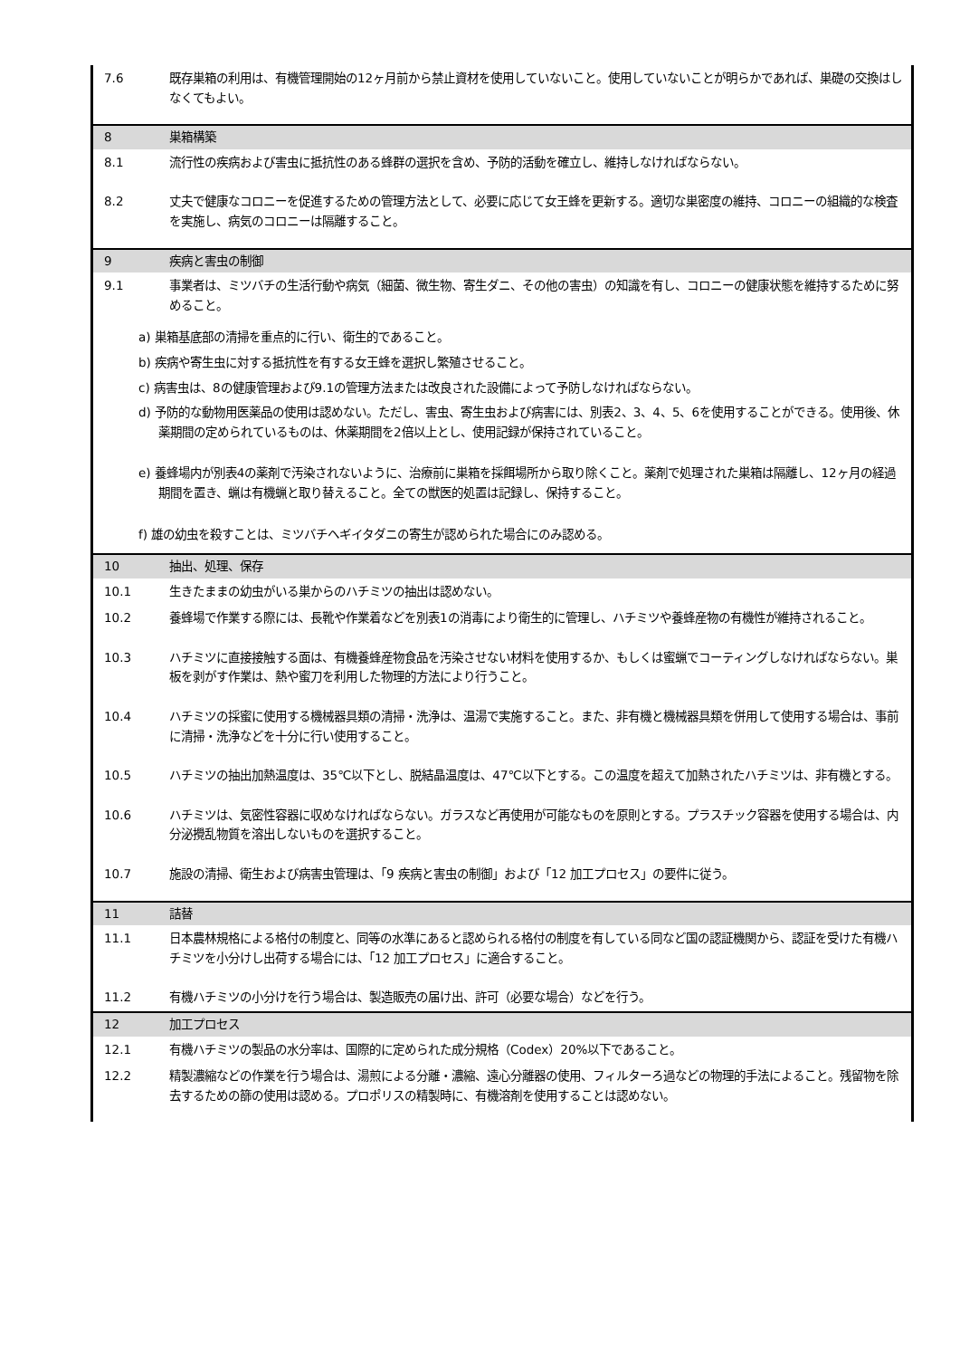| 7.6 | 既存巣箱の利用は、有機管理開始の12ヶ月前から禁止資材を使用していないこと。使用していないことが明らかであれば、巣礎の交換はしなくてもよい。 |
| 8 | 巣箱構築 |
| 8.1 | 流行性の疾病および害虫に抵抗性のある蜂群の選択を含め、予防的活動を確立し、維持しなければならない。 |
| 8.2 | 丈夫で健康なコロニーを促進するための管理方法として、必要に応じて女王蜂を更新する。適切な巣密度の維持、コロニーの組織的な検査を実施し、病気のコロニーは隔離すること。 |
| 9 | 疾病と害虫の制御 |
| 9.1 | 事業者は、ミツバチの生活行動や病気（細菌、微生物、寄生ダニ、その他の害虫）の知識を有し、コロニーの健康状態を維持するために努めること。 |
| a) 巣箱基底部の清掃を重点的に行い、衛生的であること。 b) 疾病や寄生虫に対する抵抗性を有する女王蜂を選択し繁殖させること。 c) 病害虫は、8の健康管理および9.1の管理方法または改良された設備によって予防しなければならない。 d) 予防的な動物用医薬品の使用は認めない。ただし、害虫、寄生虫および病害には、別表2、3、4、5、6を使用することができる。使用後、休薬期間の定められているものは、休薬期間を2倍以上とし、使用記録が保持されていること。 e) 養蜂場内が別表4の薬剤で汚染されないように、治療前に巣箱を採餌場所から取り除くこと。薬剤で処理された巣箱は隔離し、12ヶ月の経過期間を置き、蝋は有機蝋と取り替えること。全ての獣医的処置は記録し、保持すること。 f) 雄の幼虫を殺すことは、ミツバチヘギイタダニの寄生が認められた場合にのみ認める。 | |
| 10 | 抽出、処理、保存 |
| 10.1 | 生きたままの幼虫がいる巣からのハチミツの抽出は認めない。 |
| 10.2 | 養蜂場で作業する際には、長靴や作業着などを別表1の消毒により衛生的に管理し、ハチミツや養蜂産物の有機性が維持されること。 |
| 10.3 | ハチミツに直接接触する面は、有機養蜂産物食品を汚染させない材料を使用するか、もしくは蜜蝋でコーティングしなければならない。巣板を剥がす作業は、熱や蜜刀を利用した物理的方法により行うこと。 |
| 10.4 | ハチミツの採蜜に使用する機械器具類の清掃・洗浄は、温湯で実施すること。また、非有機と機械器具類を併用して使用する場合は、事前に清掃・洗浄などを十分に行い使用すること。 |
| 10.5 | ハチミツの抽出加熱温度は、35℃以下とし、脱結晶温度は、47℃以下とする。この温度を超えて加熱されたハチミツは、非有機とする。 |
| 10.6 | ハチミツは、気密性容器に収めなければならない。ガラスなど再使用が可能なものを原則とする。プラスチック容器を使用する場合は、内分泌攪乱物質を溶出しないものを選択すること。 |
| 10.7 | 施設の清掃、衛生および病害虫管理は、「9 疾病と害虫の制御」および「12 加工プロセス」の要件に従う。 |
| 11 | 詰替 |
| 11.1 | 日本農林規格による格付の制度と、同等の水準にあると認められる格付の制度を有している同など国の認証機関から、認証を受けた有機ハチミツを小分けし出荷する場合には、「12 加工プロセス」に適合すること。 |
| 11.2 | 有機ハチミツの小分けを行う場合は、製造販売の届け出、許可（必要な場合）などを行う。 |
| 12 | 加工プロセス |
| 12.1 | 有機ハチミツの製品の水分率は、国際的に定められた成分規格（Codex）20%以下であること。 |
| 12.2 | 精製濃縮などの作業を行う場合は、湯煎による分離・濃縮、遠心分離器の使用、フィルターろ過などの物理的手法によること。残留物を除去するための篩の使用は認める。プロポリスの精製時に、有機溶剤を使用することは認めない。 |